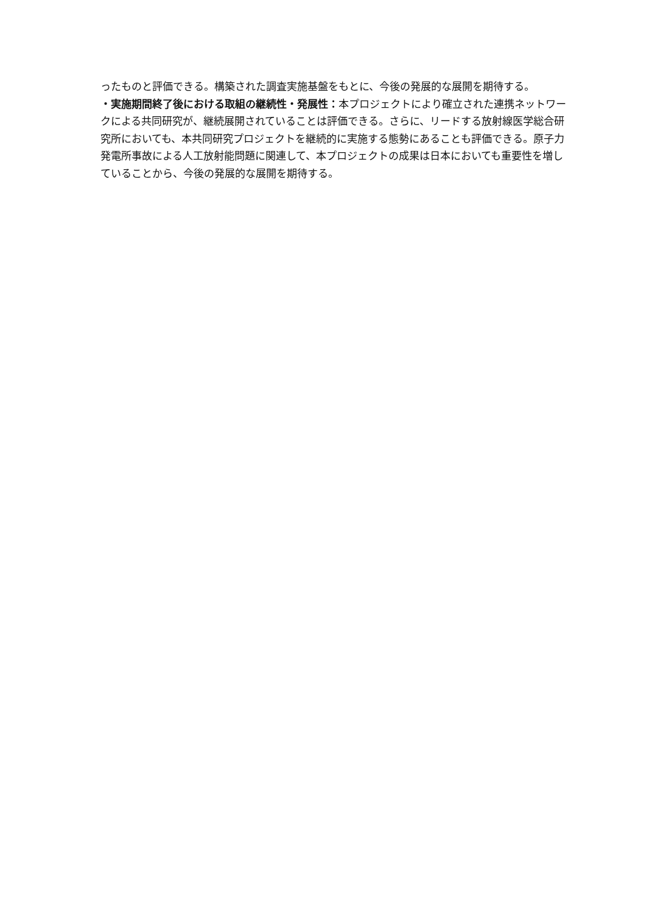ったものと評価できる。構築された調査実施基盤をもとに、今後の発展的な展開を期待する。
・実施期間終了後における取組の継続性・発展性：本プロジェクトにより確立された連携ネットワークによる共同研究が、継続展開されていることは評価できる。さらに、リードする放射線医学総合研究所においても、本共同研究プロジェクトを継続的に実施する態勢にあることも評価できる。原子力発電所事故による人工放射能問題に関連して、本プロジェクトの成果は日本においても重要性を増していることから、今後の発展的な展開を期待する。